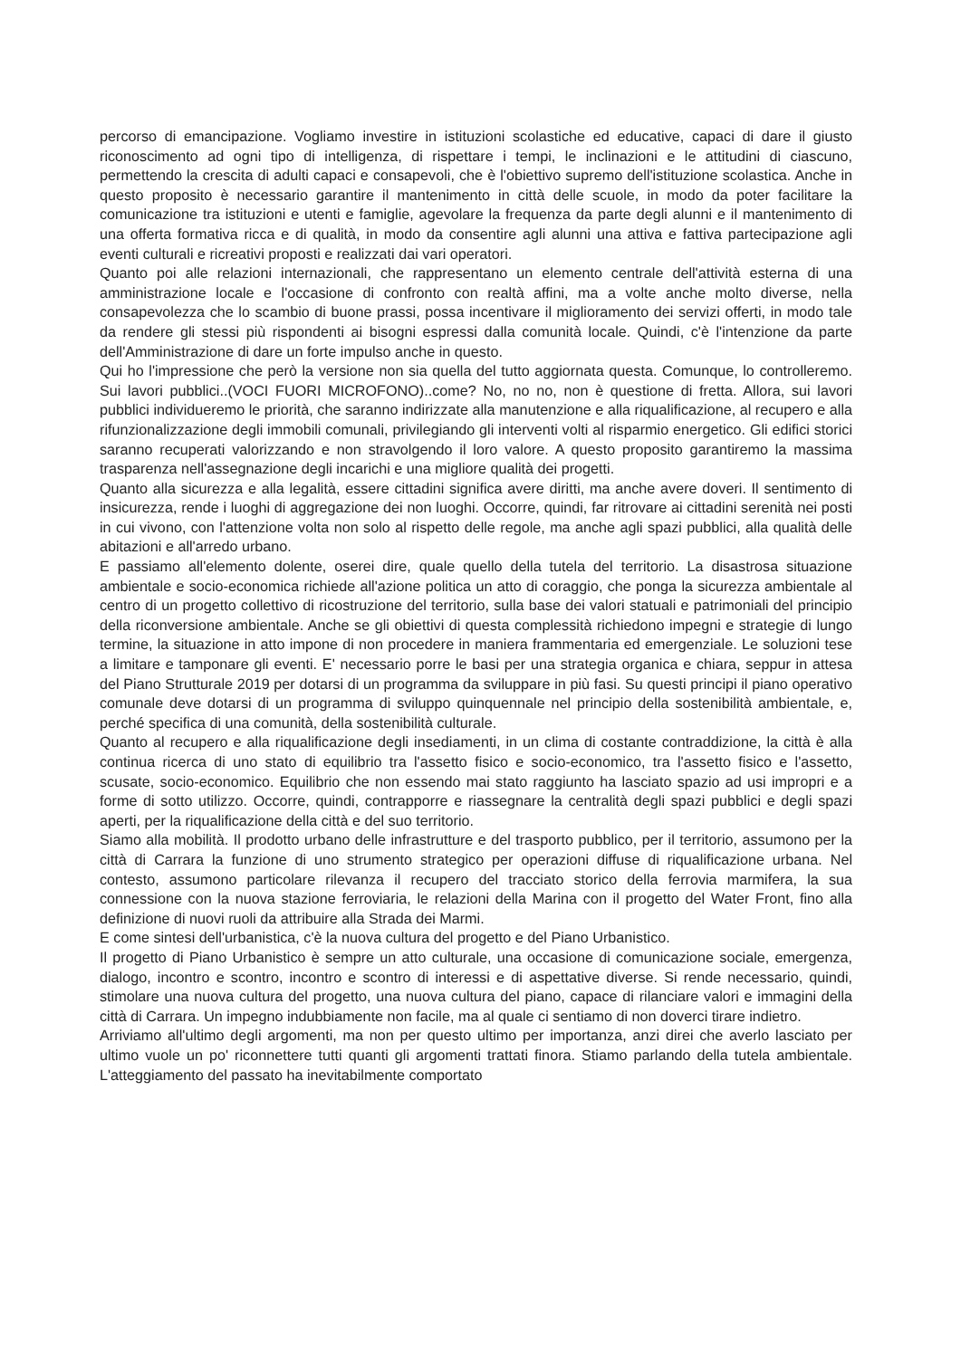percorso di emancipazione. Vogliamo investire in istituzioni scolastiche ed educative, capaci di dare il giusto riconoscimento ad ogni tipo di intelligenza, di rispettare i tempi, le inclinazioni e le attitudini di ciascuno, permettendo la crescita di adulti capaci e consapevoli, che è l'obiettivo supremo dell'istituzione scolastica. Anche in questo proposito è necessario garantire il mantenimento in città delle scuole, in modo da poter facilitare la comunicazione tra istituzioni e utenti e famiglie, agevolare la frequenza da parte degli alunni e il mantenimento di una offerta formativa ricca e di qualità, in modo da consentire agli alunni una attiva e fattiva partecipazione agli eventi culturali e ricreativi proposti e realizzati dai vari operatori.
Quanto poi alle relazioni internazionali, che rappresentano un elemento centrale dell'attività esterna di una amministrazione locale e l'occasione di confronto con realtà affini, ma a volte anche molto diverse, nella consapevolezza che lo scambio di buone prassi, possa incentivare il miglioramento dei servizi offerti, in modo tale da rendere gli stessi più rispondenti ai bisogni espressi dalla comunità locale. Quindi, c'è l'intenzione da parte dell'Amministrazione di dare un forte impulso anche in questo.
Qui ho l'impressione che però la versione non sia quella del tutto aggiornata questa. Comunque, lo controlleremo. Sui lavori pubblici..(VOCI FUORI MICROFONO)..come? No, no no, non è questione di fretta. Allora, sui lavori pubblici individueremo le priorità, che saranno indirizzate alla manutenzione e alla riqualificazione, al recupero e alla rifunzionalizzazione degli immobili comunali, privilegiando gli interventi volti al risparmio energetico. Gli edifici storici saranno recuperati valorizzando e non stravolgendo il loro valore. A questo proposito garantiremo la massima trasparenza nell'assegnazione degli incarichi e una migliore qualità dei progetti.
Quanto alla sicurezza e alla legalità, essere cittadini significa avere diritti, ma anche avere doveri. Il sentimento di insicurezza, rende i luoghi di aggregazione dei non luoghi. Occorre, quindi, far ritrovare ai cittadini serenità nei posti in cui vivono, con l'attenzione volta non solo al rispetto delle regole, ma anche agli spazi pubblici, alla qualità delle abitazioni e all'arredo urbano.
E passiamo all'elemento dolente, oserei dire, quale quello della tutela del territorio. La disastrosa situazione ambientale e socio-economica richiede all'azione politica un atto di coraggio, che ponga la sicurezza ambientale al centro di un progetto collettivo di ricostruzione del territorio, sulla base dei valori statuali e patrimoniali del principio della riconversione ambientale. Anche se gli obiettivi di questa complessità richiedono impegni e strategie di lungo termine, la situazione in atto impone di non procedere in maniera frammentaria ed emergenziale. Le soluzioni tese a limitare e tamponare gli eventi. E' necessario porre le basi per una strategia organica e chiara, seppur in attesa del Piano Strutturale 2019 per dotarsi di un programma da sviluppare in più fasi. Su questi principi il piano operativo comunale deve dotarsi di un programma di sviluppo quinquennale nel principio della sostenibilità ambientale, e, perché specifica di una comunità, della sostenibilità culturale.
Quanto al recupero e alla riqualificazione degli insediamenti, in un clima di costante contraddizione, la città è alla continua ricerca di uno stato di equilibrio tra l'assetto fisico e socio-economico, tra l'assetto fisico e l'assetto, scusate, socio-economico. Equilibrio che non essendo mai stato raggiunto ha lasciato spazio ad usi impropri e a forme di sotto utilizzo. Occorre, quindi, contrapporre e riassegnare la centralità degli spazi pubblici e degli spazi aperti, per la riqualificazione della città e del suo territorio.
Siamo alla mobilità. Il prodotto urbano delle infrastrutture e del trasporto pubblico, per il territorio, assumono per la città di Carrara la funzione di uno strumento strategico per operazioni diffuse di riqualificazione urbana. Nel contesto, assumono particolare rilevanza il recupero del tracciato storico della ferrovia marmifera, la sua connessione con la nuova stazione ferroviaria, le relazioni della Marina con il progetto del Water Front, fino alla definizione di nuovi ruoli da attribuire alla Strada dei Marmi.
E come sintesi dell'urbanistica, c'è la nuova cultura del progetto e del Piano Urbanistico.
Il progetto di Piano Urbanistico è sempre un atto culturale, una occasione di comunicazione sociale, emergenza, dialogo, incontro e scontro, incontro e scontro di interessi e di aspettative diverse. Si rende necessario, quindi, stimolare una nuova cultura del progetto, una nuova cultura del piano, capace di rilanciare valori e immagini della città di Carrara. Un impegno indubbiamente non facile, ma al quale ci sentiamo di non doverci tirare indietro.
Arriviamo all'ultimo degli argomenti, ma non per questo ultimo per importanza, anzi direi che averlo lasciato per ultimo vuole un po' riconnettere tutti quanti gli argomenti trattati finora. Stiamo parlando della tutela ambientale. L'atteggiamento del passato ha inevitabilmente comportato